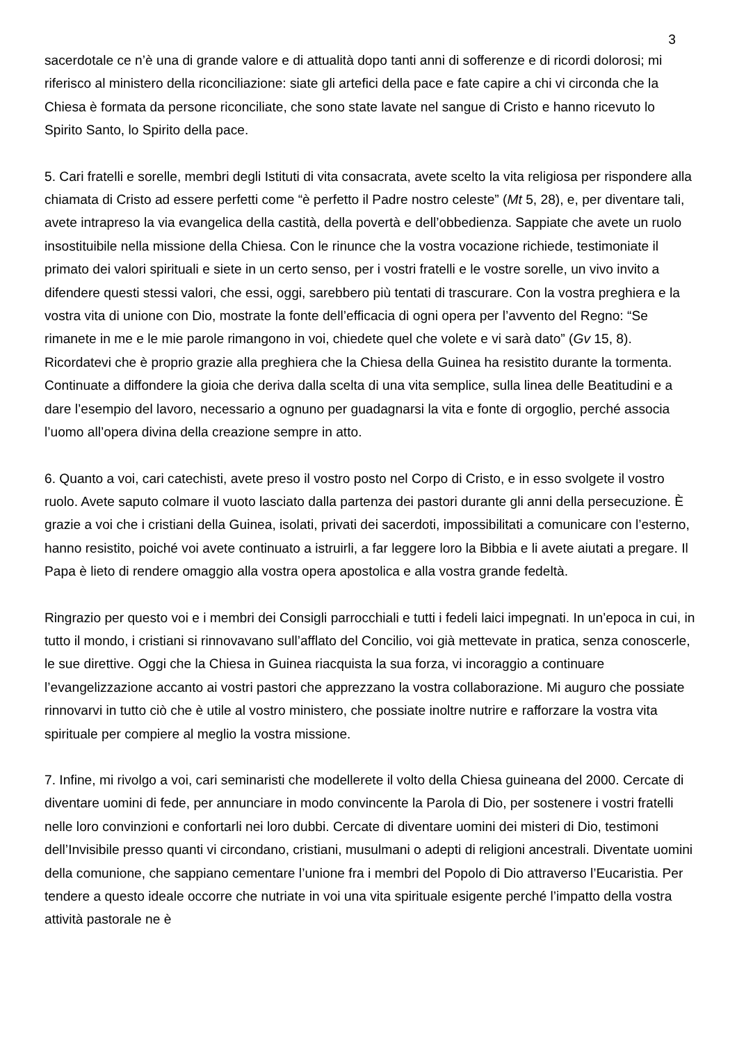3
sacerdotale ce n’è una di grande valore e di attualità dopo tanti anni di sofferenze e di ricordi dolorosi; mi riferisco al ministero della riconciliazione: siate gli artefici della pace e fate capire a chi vi circonda che la Chiesa è formata da persone riconciliate, che sono state lavate nel sangue di Cristo e hanno ricevuto lo Spirito Santo, lo Spirito della pace.
5. Cari fratelli e sorelle, membri degli Istituti di vita consacrata, avete scelto la vita religiosa per rispondere alla chiamata di Cristo ad essere perfetti come “è perfetto il Padre nostro celeste” (Mt 5, 28), e, per diventare tali, avete intrapreso la via evangelica della castità, della povertà e dell’obbedienza. Sappiate che avete un ruolo insostituibile nella missione della Chiesa. Con le rinunce che la vostra vocazione richiede, testimoniate il primato dei valori spirituali e siete in un certo senso, per i vostri fratelli e le vostre sorelle, un vivo invito a difendere questi stessi valori, che essi, oggi, sarebbero più tentati di trascurare. Con la vostra preghiera e la vostra vita di unione con Dio, mostrate la fonte dell’efficacia di ogni opera per l’avvento del Regno: “Se rimanete in me e le mie parole rimangono in voi, chiedete quel che volete e vi sarà dato” (Gv 15, 8). Ricordatevi che è proprio grazie alla preghiera che la Chiesa della Guinea ha resistito durante la tormenta. Continuate a diffondere la gioia che deriva dalla scelta di una vita semplice, sulla linea delle Beatitudini e a dare l’esempio del lavoro, necessario a ognuno per guadagnarsi la vita e fonte di orgoglio, perché associa l’uomo all’opera divina della creazione sempre in atto.
6. Quanto a voi, cari catechisti, avete preso il vostro posto nel Corpo di Cristo, e in esso svolgete il vostro ruolo. Avete saputo colmare il vuoto lasciato dalla partenza dei pastori durante gli anni della persecuzione. È grazie a voi che i cristiani della Guinea, isolati, privati dei sacerdoti, impossibilitati a comunicare con l’esterno, hanno resistito, poiché voi avete continuato a istruirli, a far leggere loro la Bibbia e li avete aiutati a pregare. Il Papa è lieto di rendere omaggio alla vostra opera apostolica e alla vostra grande fedeltà.
Ringrazio per questo voi e i membri dei Consigli parrocchiali e tutti i fedeli laici impegnati. In un’epoca in cui, in tutto il mondo, i cristiani si rinnovavano sull’afflato del Concilio, voi già mettevate in pratica, senza conoscerle, le sue direttive. Oggi che la Chiesa in Guinea riacquista la sua forza, vi incoraggio a continuare l’evangelizzazione accanto ai vostri pastori che apprezzano la vostra collaborazione. Mi auguro che possiate rinnovarvi in tutto ciò che è utile al vostro ministero, che possiate inoltre nutrire e rafforzare la vostra vita spirituale per compiere al meglio la vostra missione.
7. Infine, mi rivolgo a voi, cari seminaristi che modellerete il volto della Chiesa guineana del 2000. Cercate di diventare uomini di fede, per annunciare in modo convincente la Parola di Dio, per sostenere i vostri fratelli nelle loro convinzioni e confortarli nei loro dubbi. Cercate di diventare uomini dei misteri di Dio, testimoni dell’Invisibile presso quanti vi circondano, cristiani, musulmani o adepti di religioni ancestrali. Diventate uomini della comunione, che sappiano cementare l’unione fra i membri del Popolo di Dio attraverso l’Eucaristia. Per tendere a questo ideale occorre che nutriate in voi una vita spirituale esigente perché l’impatto della vostra attività pastorale ne è